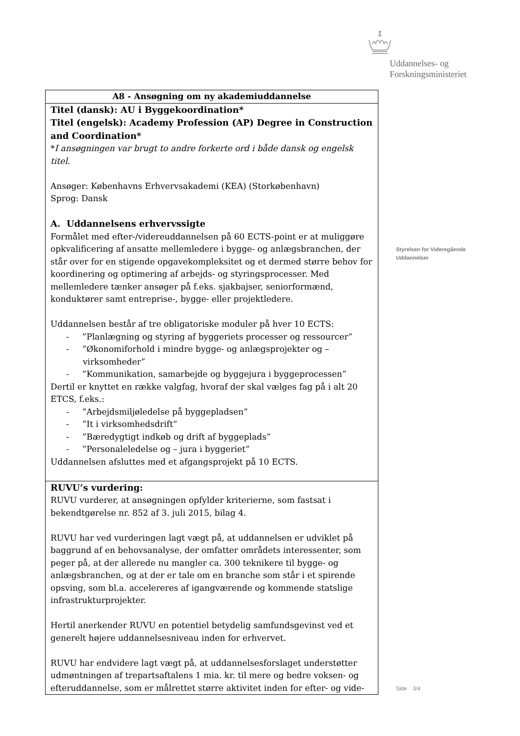Uddannelses- og
Forskningsministeriet
Styrelsen for Videregående
Uddannelser
Side 3/4
| A8 - Ansøgning om ny akademiuddannelse |
| Titel (dansk): AU i Byggekoordination* Titel (engelsk): Academy Profession (AP) Degree in Construction and Coordination* * I ansøgningen var brugt to andre forkerte ord i både dansk og engelsk titel. Ansøger: Københavns Erhvervsakademi (KEA) (Storkøbenhavn) Sprog: Dansk A. Uddannelsens erhvervssigte Formålet med efter-/videreuddannelsen på 60 ECTS-point er at muliggøre opkvalificering af ansatte mellemledere i bygge- og anlægsbranchen, der står over for en stigende opgavekompleksitet og et dermed større behov for koordinering og optimering af arbejds- og styringsprocesser. Med mellemledere tænker ansøger på f.eks. sjakbajser, seniorformænd, konduktører samt entreprise-, bygge- eller projektledere. Uddannelsen består af tre obligatoriske moduler på hver 10 ECTS: - ”Planlægning og styring af byggeriets processer og ressourcer” - ”Økonomiforhold i mindre bygge- og anlægsprojekter og – virksomheder” - ”Kommunikation, samarbejde og byggejura i byggeprocessen” Dertil er knyttet en række valgfag, hvoraf der skal vælges fag på i alt 20 ETCS, f.eks.: - ”Arbejdsmiljøledelse på byggepladsen” - ”It i virksomhedsdrift” - ”Bæredygtigt indkøb og drift af byggeplads” - ”Personaleledelse og – jura i byggeriet” Uddannelsen afsluttes med et afgangsprojekt på 10 ECTS. |
| RUVU’s vurdering: RUVU vurderer, at ansøgningen opfylder kriterierne, som fastsat i bekendtgørelse nr. 852 af 3. juli 2015, bilag 4. RUVU har ved vurderingen lagt vægt på, at uddannelsen er udviklet på baggrund af en behovsanalyse, der omfatter områdets interessenter, som peger på, at der allerede nu mangler ca. 300 teknikere til bygge- og anlægsbranchen, og at der er tale om en branche som står i et spirende opsving, som bl.a. accelereres af igangværende og kommende statslige infrastrukturprojekter. Hertil anerkender RUVU en potentiel betydelig samfundsgevinst ved et generelt højere uddannelsesniveau inden for erhvervet. RUVU har endvidere lagt vægt på, at uddannelsesforslaget understøtter udmøntningen af trepartsaftalens 1 mia. kr. til mere og bedre voksen- og efteruddannelse, som er målrettet større aktivitet inden for efter- og vide- |